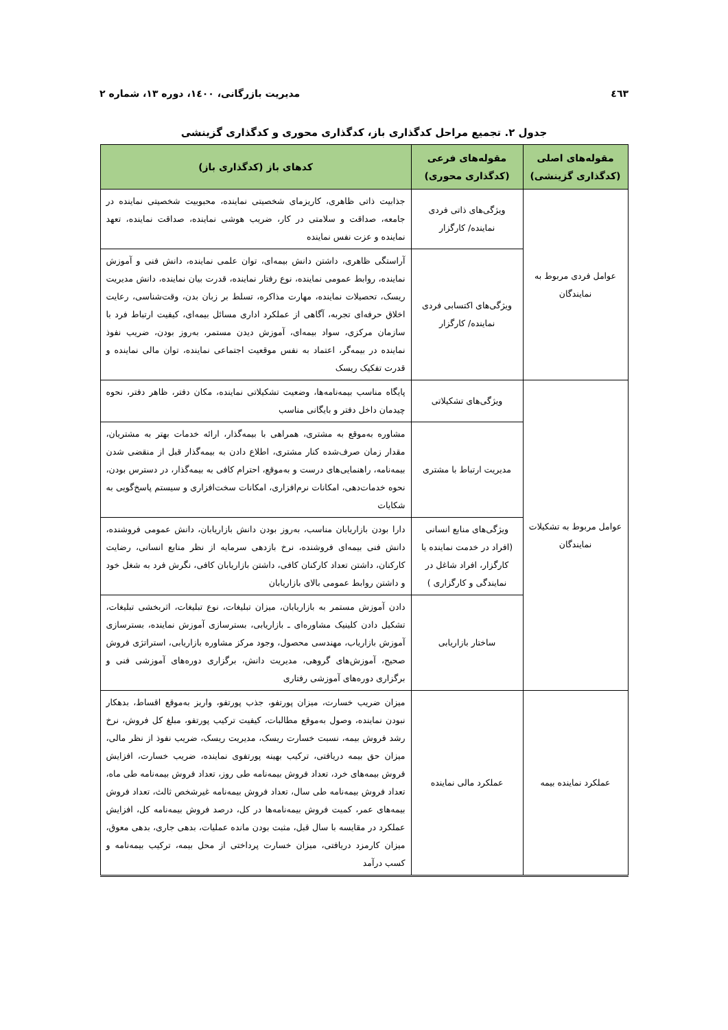٤٦٣ مدیریت بازرگانی، ۱٤۰۰، دوره ۱۳، شماره ۲
جدول ۲. تجمیع مراحل کدگذاری باز، کدگذاری محوری و کدگذاری گزینشی
| مقوله‌های اصلی (کدگذاری گزینشی) | مقوله‌های فرعی (کدگذاری محوری) | کدهای باز (کدگذاری باز) |
| --- | --- | --- |
| عوامل فردی مربوط به نمایندگان | ویژگی‌های ذاتی فردی نماینده/ کارگزار | جذابیت ذاتی ظاهری، کاریزمای شخصیتی نماینده، محبوبیت شخصیتی نماینده در جامعه، صداقت و سلامتی در کار، ضریب هوشی نماینده، صداقت نماینده، تعهد نماینده و عزت نفس نماینده |
| | ویژگی‌های اکتسابی فردی نماینده/ کارگزار | آراستگی ظاهری، داشتن دانش بیمه‌ای، توان علمی نماینده، دانش فنی و آموزش نماینده، روابط عمومی نماینده، نوع رفتار نماینده، قدرت بیان نماینده، دانش مدیریت ریسک، تحصیلات نماینده، مهارت مذاکره، تسلط بر زبان بدن، وقت‌شناسی، رعایت اخلاق حرفه‌ای تجربه، آگاهی از عملکرد اداری مسائل بیمه‌ای، کیفیت ارتباط فرد با سازمان مرکزی، سواد بیمه‌ای، آموزش دیدن مستمر، به‌روز بودن، ضریب نفوذ نماینده در بیمه‌گر، اعتماد به نفس موقعیت اجتماعی نماینده، توان مالی نماینده و قدرت تفکیک ریسک |
| عوامل مربوط به تشکیلات نمایندگان | ویژگی‌های تشکیلاتی | پایگاه مناسب بیمه‌نامه‌ها، وضعیت تشکیلاتی نماینده، مکان دفتر، ظاهر دفتر، نحوه چیدمان داخل دفتر و بایگانی مناسب |
| | مدیریت ارتباط با مشتری | مشاوره به‌موقع به مشتری، همراهی با بیمه‌گذار، ارائه خدمات بهتر به مشتریان، مقدار زمان صرف‌شده کنار مشتری، اطلاع دادن به بیمه‌گذار قبل از منقضی شدن بیمه‌نامه، راهنمایی‌های درست و به‌موقع، احترام کافی به بیمه‌گذار، در دسترس بودن، نحوه خدمات‌دهی، امکانات نرم‌افزاری، امکانات سخت‌افزاری و سیستم پاسخ‌گویی به شکایات |
| | ویژگی‌های منابع انسانی (افراد در خدمت نماینده یا کارگزار، افراد شاغل در نمایندگی و کارگزاری ) | دارا بودن بازاریابان مناسب، به‌روز بودن دانش بازاریابان، دانش عمومی فروشنده، دانش فنی بیمه‌ای فروشنده، نرخ بازدهی سرمایه از نظر منابع انسانی، رضایت کارکنان، داشتن تعداد کارکنان کافی، داشتن بازاریابان کافی، نگرش فرد به شغل خود و داشتن روابط عمومی بالای بازاریابان |
| | ساختار بازاریابی | دادن آموزش مستمر به بازاریابان، میزان تبلیغات، نوع تبلیغات، اثربخشی تبلیغات، تشکیل دادن کلینیک مشاوره‌ای ـ بازاریابی، بسترسازی آموزش نماینده، بسترسازی آموزش بازاریاب، مهندسی محصول، وجود مرکز مشاوره بازاریابی، استراتژی فروش صحیح، آموزش‌های گروهی، مدیریت دانش، برگزاری دوره‌های آموزشی فنی و برگزاری دوره‌های آموزشی رفتاری |
| عملکرد نماینده بیمه | عملکرد مالی نماینده | میزان ضریب خسارت، میزان پورتفو، جذب پورتفو، واریز به‌موقع اقساط، بدهکار نبودن نماینده، وصول به‌موقع مطالبات، کیفیت ترکیب پورتفو، مبلغ کل فروش، نرخ رشد فروش بیمه، نسبت خسارت ریسک، مدیریت ریسک، ضریب نفوذ از نظر مالی، میزان حق بیمه دریافتی، ترکیب بهینه پورتفوی نماینده، ضریب خسارت، افزایش فروش بیمه‌های خرد، تعداد فروش بیمه‌نامه طی روز، تعداد فروش بیمه‌نامه طی ماه، تعداد فروش بیمه‌نامه طی سال، تعداد فروش بیمه‌نامه غیرشخص ثالث، تعداد فروش بیمه‌های عمر، کمیت فروش بیمه‌نامه‌ها در کل، درصد فروش بیمه‌نامه کل، افزایش عملکرد در مقایسه با سال قبل، مثبت بودن مانده عملیات، بدهی جاری، بدهی معوق، میزان کارمزد دریافتی، میزان خسارت پرداختی از محل بیمه، ترکیب بیمه‌نامه و کسب درآمد |